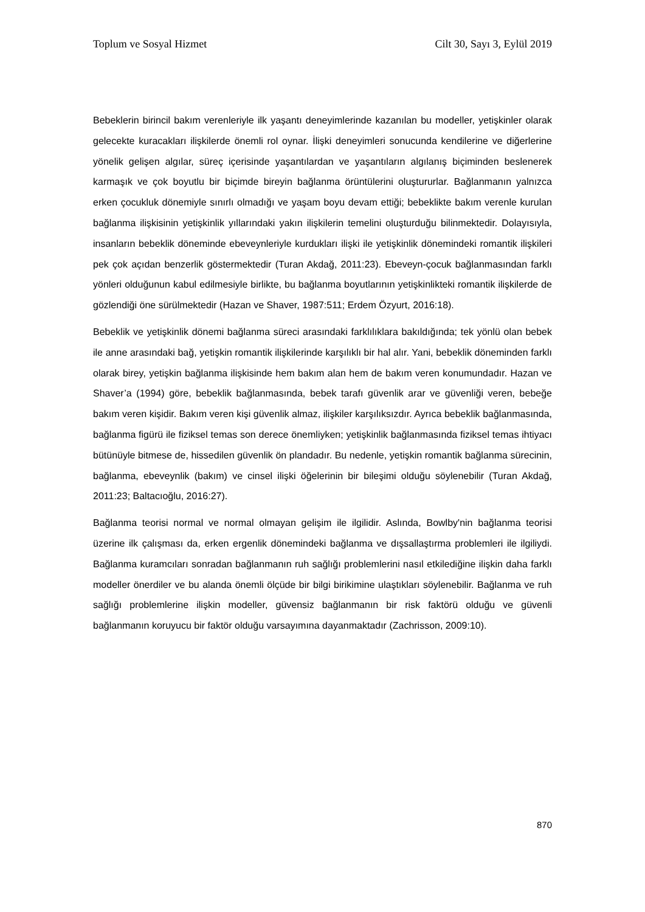Toplum ve Sosyal Hizmet Cilt 30, Sayı 3, Eylül 2019
Bebeklerin birincil bakım verenleriyle ilk yaşantı deneyimlerinde kazanılan bu modeller, yetişkinler olarak gelecekte kuracakları ilişkilerde önemli rol oynar. İlişki deneyimleri sonucunda kendilerine ve diğerlerine yönelik gelişen algılar, süreç içerisinde yaşantılardan ve yaşantıların algılanış biçiminden beslenerek karmaşık ve çok boyutlu bir biçimde bireyin bağlanma örüntülerini oluştururlar. Bağlanmanın yalnızca erken çocukluk dönemiyle sınırlı olmadığı ve yaşam boyu devam ettiği; bebeklikte bakım verenle kurulan bağlanma ilişkisinin yetişkinlik yıllarındaki yakın ilişkilerin temelini oluşturduğu bilinmektedir. Dolayısıyla, insanların bebeklik döneminde ebeveynleriyle kurdukları ilişki ile yetişkinlik dönemindeki romantik ilişkileri pek çok açıdan benzerlik göstermektedir (Turan Akdağ, 2011:23). Ebeveyn-çocuk bağlanmasından farklı yönleri olduğunun kabul edilmesiyle birlikte, bu bağlanma boyutlarının yetişkinlikteki romantik ilişkilerde de gözlendiği öne sürülmektedir (Hazan ve Shaver, 1987:511; Erdem Özyurt, 2016:18).
Bebeklik ve yetişkinlik dönemi bağlanma süreci arasındaki farklılıklara bakıldığında; tek yönlü olan bebek ile anne arasındaki bağ, yetişkin romantik ilişkilerinde karşılıklı bir hal alır. Yani, bebeklik döneminden farklı olarak birey, yetişkin bağlanma ilişkisinde hem bakım alan hem de bakım veren konumundadır. Hazan ve Shaver’a (1994) göre, bebeklik bağlanmasında, bebek tarafı güvenlik arar ve güvenliği veren, bebeğe bakım veren kişidir. Bakım veren kişi güvenlik almaz, ilişkiler karşılıksızdır. Ayrıca bebeklik bağlanmasında, bağlanma figürü ile fiziksel temas son derece önemliyken; yetişkinlik bağlanmasında fiziksel temas ihtiyacı bütünüyle bitmese de, hissedilen güvenlik ön plandadır. Bu nedenle, yetişkin romantik bağlanma sürecinin, bağlanma, ebeveynlik (bakım) ve cinsel ilişki öğelerinin bir bileşimi olduğu söylenebilir (Turan Akdağ, 2011:23; Baltacıoğlu, 2016:27).
Bağlanma teorisi normal ve normal olmayan gelişim ile ilgilidir. Aslında, Bowlby'nin bağlanma teorisi üzerine ilk çalışması da, erken ergenlik dönemindeki bağlanma ve dışsallaştırma problemleri ile ilgiliydi. Bağlanma kuramcıları sonradan bağlanmanın ruh sağlığı problemlerini nasıl etkilediğine ilişkin daha farklı modeller önerdiler ve bu alanda önemli ölçüde bir bilgi birikimine ulaştıkları söylenebilir. Bağlanma ve ruh sağlığı problemlerine ilişkin modeller, güvensiz bağlanmanın bir risk faktörü olduğu ve güvenli bağlanmanın koruyucu bir faktör olduğu varsayımına dayanmaktadır (Zachrisson, 2009:10).
870